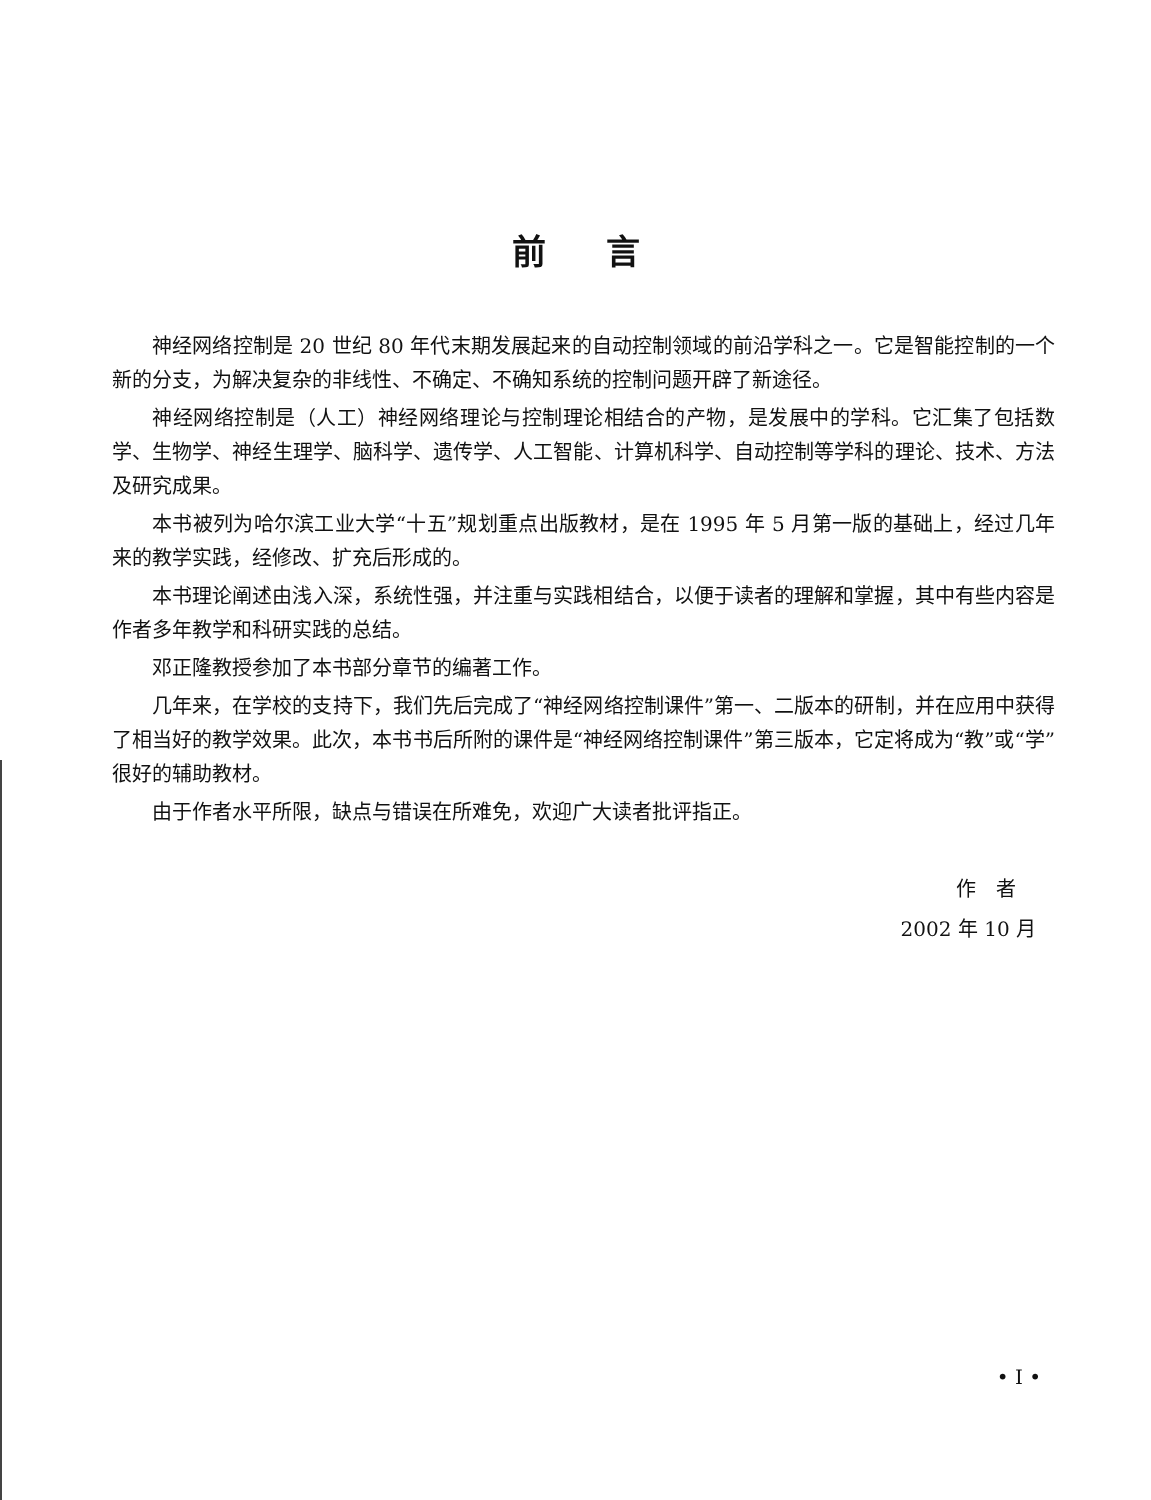前言
神经网络控制是 20 世纪 80 年代末期发展起来的自动控制领域的前沿学科之一。它是智能控制的一个新的分支，为解决复杂的非线性、不确定、不确知系统的控制问题开辟了新途径。
神经网络控制是（人工）神经网络理论与控制理论相结合的产物，是发展中的学科。它汇集了包括数学、生物学、神经生理学、脑科学、遗传学、人工智能、计算机科学、自动控制等学科的理论、技术、方法及研究成果。
本书被列为哈尔滨工业大学“十五”规划重点出版教材，是在 1995 年 5 月第一版的基础上，经过几年来的教学实践，经修改、扩充后形成的。
本书理论阐述由浅入深，系统性强，并注重与实践相结合，以便于读者的理解和掌握，其中有些内容是作者多年教学和科研实践的总结。
邓正隆教授参加了本书部分章节的编著工作。
几年来，在学校的支持下，我们先后完成了“神经网络控制课件”第一、二版本的研制，并在应用中获得了相当好的教学效果。此次，本书书后所附的课件是“神经网络控制课件”第三版本，它定将成为“教”或“学”很好的辅助教材。
由于作者水平所限，缺点与错误在所难免，欢迎广大读者批评指正。
作　者
2002 年 10 月
• I •